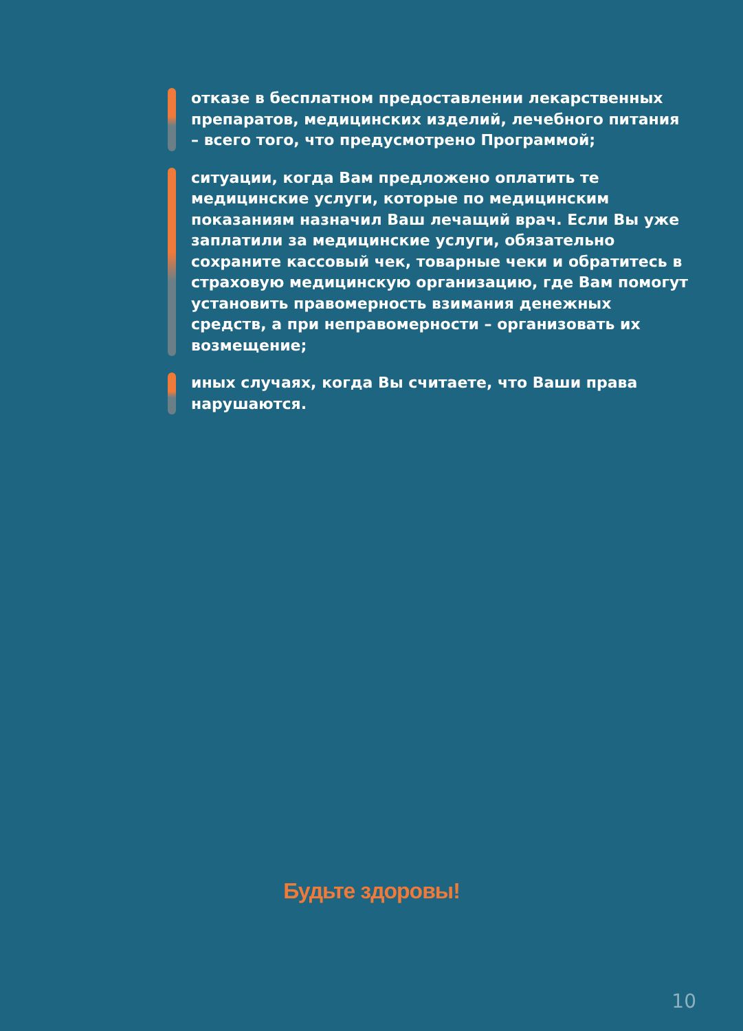отказе в бесплатном предоставлении лекарственных препаратов, медицинских изделий, лечебного питания – всего того, что предусмотрено Программой;
ситуации, когда Вам предложено оплатить те медицинские услуги, которые по медицинским показаниям назначил Ваш лечащий врач. Если Вы уже заплатили за медицинские услуги, обязательно сохраните кассовый чек, товарные чеки и обратитесь в страховую медицинскую организацию, где Вам помогут установить правомерность взимания денежных средств, а при неправомерности – организовать их возмещение;
иных случаях, когда Вы считаете, что Ваши права нарушаются.
Будьте здоровы!
10